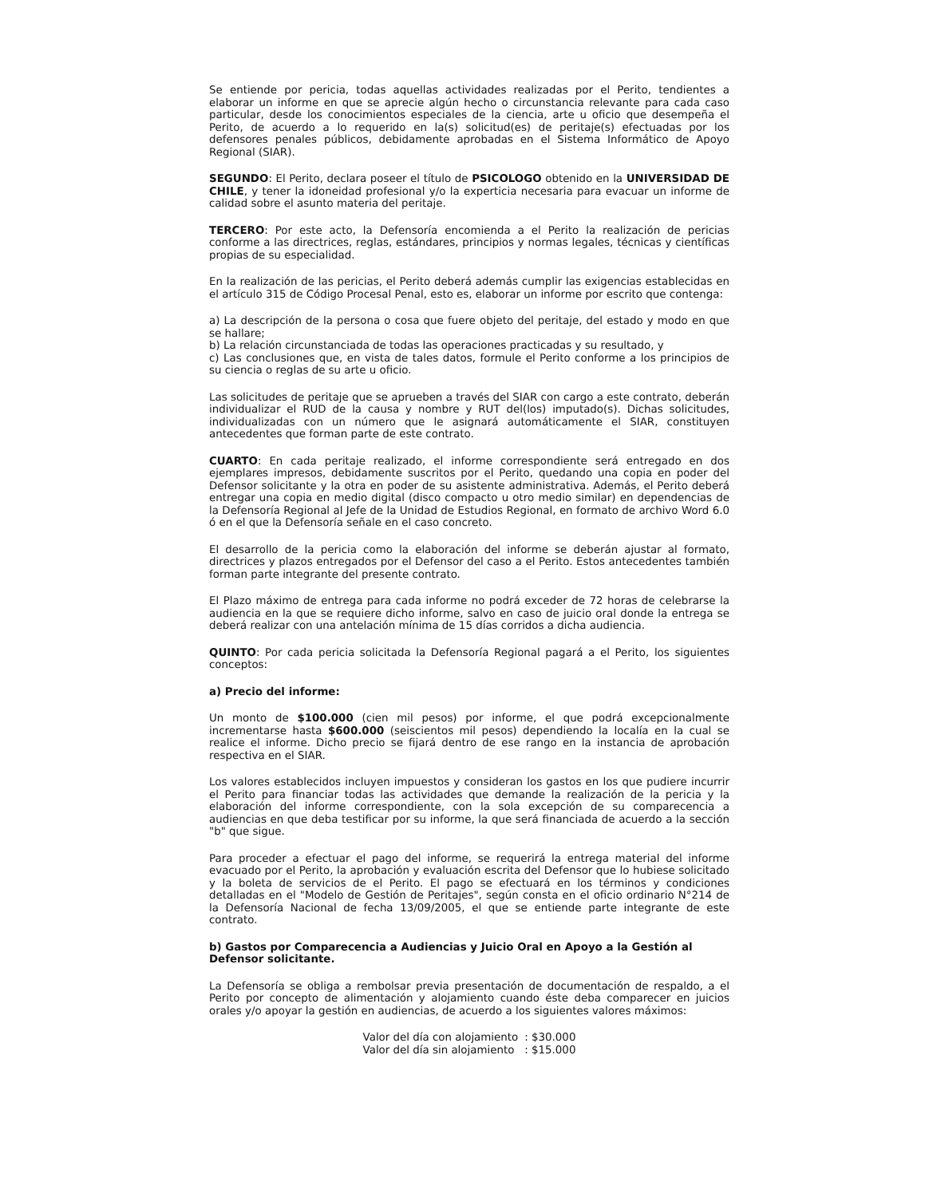Se entiende por pericia, todas aquellas actividades realizadas por el Perito, tendientes a elaborar un informe en que se aprecie algún hecho o circunstancia relevante para cada caso particular, desde los conocimientos especiales de la ciencia, arte u oficio que desempeña el Perito, de acuerdo a lo requerido en la(s) solicitud(es) de peritaje(s) efectuadas por los defensores penales públicos, debidamente aprobadas en el Sistema Informático de Apoyo Regional (SIAR).
SEGUNDO: El Perito, declara poseer el título de PSICOLOGO obtenido en la UNIVERSIDAD DE CHILE, y tener la idoneidad profesional y/o la experticia necesaria para evacuar un informe de calidad sobre el asunto materia del peritaje.
TERCERO: Por este acto, la Defensoría encomienda a el Perito la realización de pericias conforme a las directrices, reglas, estándares, principios y normas legales, técnicas y científicas propias de su especialidad.
En la realización de las pericias, el Perito deberá además cumplir las exigencias establecidas en el artículo 315 de Código Procesal Penal, esto es, elaborar un informe por escrito que contenga:
a) La descripción de la persona o cosa que fuere objeto del peritaje, del estado y modo en que se hallare;
b) La relación circunstanciada de todas las operaciones practicadas y su resultado, y
c) Las conclusiones que, en vista de tales datos, formule el Perito conforme a los principios de su ciencia o reglas de su arte u oficio.
Las solicitudes de peritaje que se aprueben a través del SIAR con cargo a este contrato, deberán individualizar el RUD de la causa y nombre y RUT del(los) imputado(s). Dichas solicitudes, individualizadas con un número que le asignará automáticamente el SIAR, constituyen antecedentes que forman parte de este contrato.
CUARTO: En cada peritaje realizado, el informe correspondiente será entregado en dos ejemplares impresos, debidamente suscritos por el Perito, quedando una copia en poder del Defensor solicitante y la otra en poder de su asistente administrativa. Además, el Perito deberá entregar una copia en medio digital (disco compacto u otro medio similar) en dependencias de la Defensoría Regional al Jefe de la Unidad de Estudios Regional, en formato de archivo Word 6.0 ó en el que la Defensoría señale en el caso concreto.
El desarrollo de la pericia como la elaboración del informe se deberán ajustar al formato, directrices y plazos entregados por el Defensor del caso a el Perito. Estos antecedentes también forman parte integrante del presente contrato.
El Plazo máximo de entrega para cada informe no podrá exceder de 72 horas de celebrarse la audiencia en la que se requiere dicho informe, salvo en caso de juicio oral donde la entrega se deberá realizar con una antelación mínima de 15 días corridos a dicha audiencia.
QUINTO: Por cada pericia solicitada la Defensoría Regional pagará a el Perito, los siguientes conceptos:
a) Precio del informe:
Un monto de $100.000 (cien mil pesos) por informe, el que podrá excepcionalmente incrementarse hasta $600.000 (seiscientos mil pesos) dependiendo la localía en la cual se realice el informe. Dicho precio se fijará dentro de ese rango en la instancia de aprobación respectiva en el SIAR.
Los valores establecidos incluyen impuestos y consideran los gastos en los que pudiere incurrir el Perito para financiar todas las actividades que demande la realización de la pericia y la elaboración del informe correspondiente, con la sola excepción de su comparecencia a audiencias en que deba testificar por su informe, la que será financiada de acuerdo a la sección "b" que sigue.
Para proceder a efectuar el pago del informe, se requerirá la entrega material del informe evacuado por el Perito, la aprobación y evaluación escrita del Defensor que lo hubiese solicitado y la boleta de servicios de el Perito. El pago se efectuará en los términos y condiciones detalladas en el "Modelo de Gestión de Peritajes", según consta en el oficio ordinario N°214 de la Defensoría Nacional de fecha 13/09/2005, el que se entiende parte integrante de este contrato.
b) Gastos por Comparecencia a Audiencias y Juicio Oral en Apoyo a la Gestión al Defensor solicitante.
La Defensoría se obliga a rembolsar previa presentación de documentación de respaldo, a el Perito por concepto de alimentación y alojamiento cuando éste deba comparecer en juicios orales y/o apoyar la gestión en audiencias, de acuerdo a los siguientes valores máximos:
| Valor del día con alojamiento | : $30.000 |
| Valor del día sin alojamiento | : $15.000 |